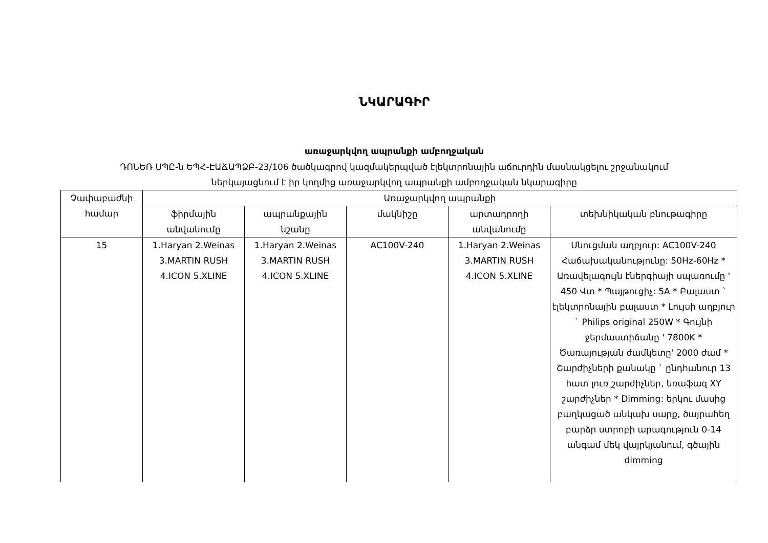ՆԿԱՐԱԳԻՐ
առաջարկվող ապրանքի ամբողջական
ԴՈՆԵՌ ՍՊԸ-ն ԵՊՀ-ԷԱՃԱՊՁԲ-23/106 ծածկագրով կազմակերպված էլեկտրոնային աճուրդին մասնակցելու շրջանակում
ներկայացնում է իր կողմից առաջարկվող ապրանքի ամբողջական նկարագիրը
| Չափաբաժնի համար | Առաջարկվող ապրանքի | | | | |
| --- | --- | --- | --- | --- | --- |
| | ֆիրմային անվանումը | ապրանքային նշանը | մակնիշը | արտադրողի անվանումը | տեխնիկական բնութագիրը |
| 15 | 1.Haryan 2.Weinas 3.MARTIN RUSH 4.ICON 5.XLINE | 1.Haryan 2.Weinas 3.MARTIN RUSH 4.ICON 5.XLINE | AC100V-240 | 1.Haryan 2.Weinas 3.MARTIN RUSH 4.ICON 5.XLINE | Սնուցման աղբյուր: AC100V-240 Հաճախականությունը: 50Hz-60Hz * Առավելագույն էներգիայի սպառումը ' 450 Վտ * Պայթուցիչ: 5A * Բալաստ ` էլեկտրոնային բալաստ * Լույսի աղբյուր ` Philips original 250W * Գույնի ջերմաստիճանը ' 7800K * Ծառայության ժամկետը' 2000 ժամ * Շարժիչների քանակը ` ընդհանուր 13 հատ լուռ շարժիչներ, եռաֆազ XY շարժիչներ * Dimming: երկու մասից բաղկացած անկախ սարք, ծայրահեղ բարձր ստրոբի արագություն 0-14 անգամ մեկ վայրկյանում, գծային dimming |